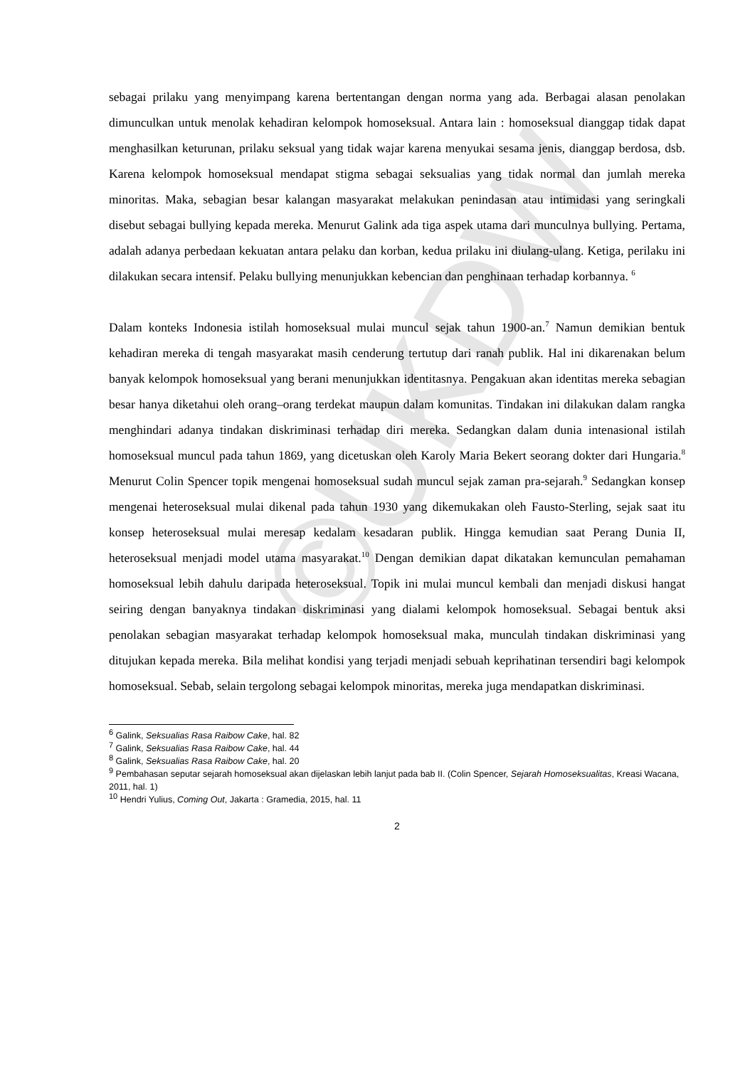©UKDW
sebagai prilaku yang menyimpang karena bertentangan dengan norma yang ada. Berbagai alasan penolakan dimunculkan untuk menolak kehadiran kelompok homoseksual. Antara lain : homoseksual dianggap tidak dapat menghasilkan keturunan, prilaku seksual yang tidak wajar karena menyukai sesama jenis, dianggap berdosa, dsb. Karena kelompok homoseksual mendapat stigma sebagai seksualias yang tidak normal dan jumlah mereka minoritas. Maka, sebagian besar kalangan masyarakat melakukan penindasan atau intimidasi yang seringkali disebut sebagai bullying kepada mereka. Menurut Galink ada tiga aspek utama dari munculnya bullying. Pertama, adalah adanya perbedaan kekuatan antara pelaku dan korban, kedua prilaku ini diulang-ulang. Ketiga, perilaku ini dilakukan secara intensif. Pelaku bullying menunjukkan kebencian dan penghinaan terhadap korbannya. <sup>6</sup>
Dalam konteks Indonesia istilah homoseksual mulai muncul sejak tahun 1900-an.<sup>7</sup> Namun demikian bentuk kehadiran mereka di tengah masyarakat masih cenderung tertutup dari ranah publik. Hal ini dikarenakan belum banyak kelompok homoseksual yang berani menunjukkan identitasnya. Pengakuan akan identitas mereka sebagian besar hanya diketahui oleh orang–orang terdekat maupun dalam komunitas. Tindakan ini dilakukan dalam rangka menghindari adanya tindakan diskriminasi terhadap diri mereka. Sedangkan dalam dunia intenasional istilah homoseksual muncul pada tahun 1869, yang dicetuskan oleh Karoly Maria Bekert seorang dokter dari Hungaria.<sup>8</sup> Menurut Colin Spencer topik mengenai homoseksual sudah muncul sejak zaman pra-sejarah.<sup>9</sup> Sedangkan konsep mengenai heteroseksual mulai dikenal pada tahun 1930 yang dikemukakan oleh Fausto-Sterling, sejak saat itu konsep heteroseksual mulai meresap kedalam kesadaran publik. Hingga kemudian saat Perang Dunia II, heteroseksual menjadi model utama masyarakat.<sup>10</sup> Dengan demikian dapat dikatakan kemunculan pemahaman homoseksual lebih dahulu daripada heteroseksual. Topik ini mulai muncul kembali dan menjadi diskusi hangat seiring dengan banyaknya tindakan diskriminasi yang dialami kelompok homoseksual. Sebagai bentuk aksi penolakan sebagian masyarakat terhadap kelompok homoseksual maka, munculah tindakan diskriminasi yang ditujukan kepada mereka. Bila melihat kondisi yang terjadi menjadi sebuah keprihatinan tersendiri bagi kelompok homoseksual. Sebab, selain tergolong sebagai kelompok minoritas, mereka juga mendapatkan diskriminasi.
<sup>6</sup> Galink, Seksualias Rasa Raibow Cake, hal. 82
<sup>7</sup> Galink, Seksualias Rasa Raibow Cake, hal. 44
<sup>8</sup> Galink, Seksualias Rasa Raibow Cake, hal. 20
<sup>9</sup> Pembahasan seputar sejarah homoseksual akan dijelaskan lebih lanjut pada bab II. (Colin Spencer, Sejarah Homoseksualitas, Kreasi Wacana, 2011, hal. 1)
<sup>10</sup> Hendri Yulius, Coming Out, Jakarta : Gramedia, 2015, hal. 11
2